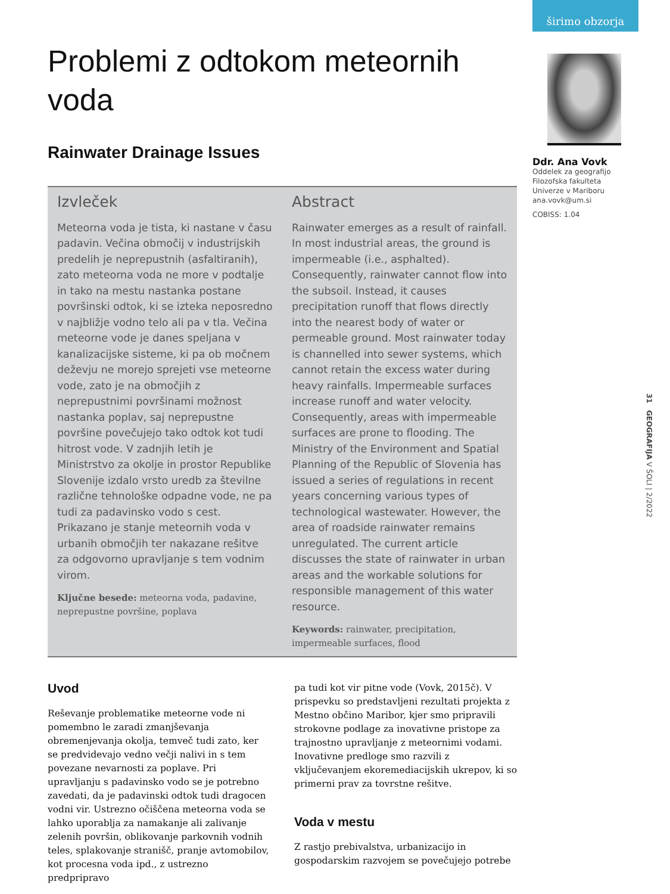širimo obzorja
Problemi z odtokom meteornih voda
Rainwater Drainage Issues
Izvleček
Meteorna voda je tista, ki nastane v času padavin. Večina območij v industrijskih predelih je neprepustnih (asfaltiranih), zato meteorna voda ne more v podtalje in tako na mestu nastanka postane površinski odtok, ki se izteka neposredno v najbližje vodno telo ali pa v tla. Večina meteorne vode je danes speljana v kanalizacijske sisteme, ki pa ob močnem deževju ne morejo sprejeti vse meteorne vode, zato je na območjih z neprepustnimi površinami možnost nastanka poplav, saj neprepustne površine povečujejo tako odtok kot tudi hitrost vode. V zadnjih letih je Ministrstvo za okolje in prostor Republike Slovenije izdalo vrsto uredb za številne različne tehnološke odpadne vode, ne pa tudi za padavinsko vodo s cest. Prikazano je stanje meteornih voda v urbanih območjih ter nakazane rešitve za odgovorno upravljanje s tem vodnim virom.
Ključne besede: meteorna voda, padavine, neprepustne površine, poplava
Abstract
Rainwater emerges as a result of rainfall. In most industrial areas, the ground is impermeable (i.e., asphalted). Consequently, rainwater cannot flow into the subsoil. Instead, it causes precipitation runoff that flows directly into the nearest body of water or permeable ground. Most rainwater today is channelled into sewer systems, which cannot retain the excess water during heavy rainfalls. Impermeable surfaces increase runoff and water velocity. Consequently, areas with impermeable surfaces are prone to flooding. The Ministry of the Environment and Spatial Planning of the Republic of Slovenia has issued a series of regulations in recent years concerning various types of technological wastewater. However, the area of roadside rainwater remains unregulated. The current article discusses the state of rainwater in urban areas and the workable solutions for responsible management of this water resource.
Keywords: rainwater, precipitation, impermeable surfaces, flood
Uvod
Reševanje problematike meteorne vode ni pomembno le zaradi zmanjševanja obremenjevanja okolja, temveč tudi zato, ker se predvidevajo vedno večji nalivi in s tem povezane nevarnosti za poplave. Pri upravljanju s padavinsko vodo se je potrebno zavedati, da je padavinski odtok tudi dragocen vodni vir. Ustrezno očiščena meteorna voda se lahko uporablja za namakanje ali zalivanje zelenih površin, oblikovanje parkovnih vodnih teles, splakovanje stranišč, pranje avtomobilov, kot procesna voda ipd., z ustrezno predpripravo
pa tudi kot vir pitne vode (Vovk, 2015č). V prispevku so predstavljeni rezultati projekta z Mestno občino Maribor, kjer smo pripravili strokovne podlage za inovativne pristope za trajnostno upravljanje z meteornimi vodami. Inovativne predloge smo razvili z vključevanjem ekoremediacijskih ukrepov, ki so primerni prav za tovrstne rešitve.
Voda v mestu
Z rastjo prebivalstva, urbanizacijo in gospodarskim razvojem se povečujejo potrebe
Ddr. Ana Vovk
Oddelek za geografijo
Filozofska fakulteta
Univerze v Mariboru
ana.vovk@um.si
COBISS: 1.04
31 GEOGRAFIJA V ŠOLI | 2/2022